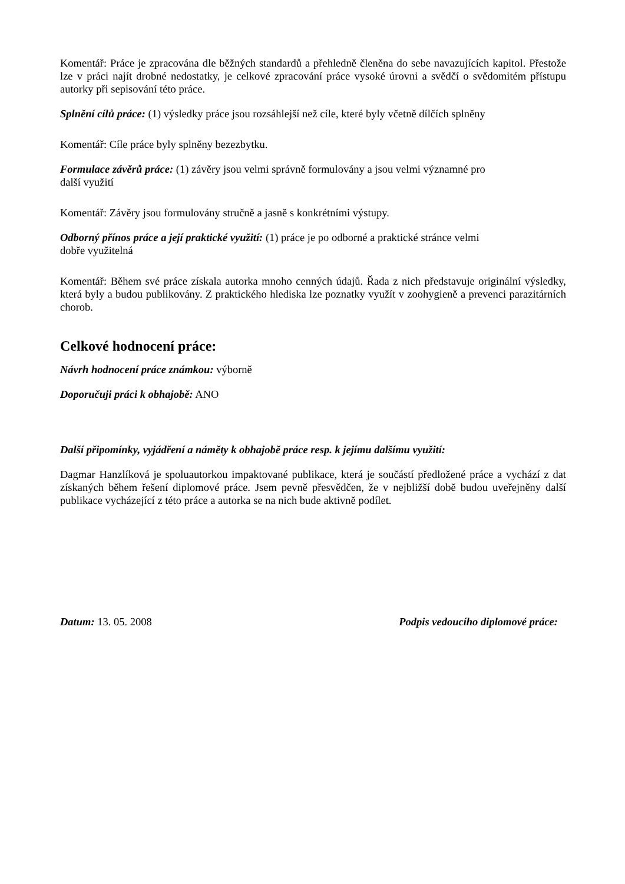Komentář: Práce je zpracována dle běžných standardů a přehledně členěna do sebe navazujících kapitol. Přestože lze v práci najít drobné nedostatky, je celkové zpracování práce vysoké úrovni a svědčí o svědomitém přístupu autorky při sepisování této práce.
Splnění cílů práce: (1) výsledky práce jsou rozsáhlejší než cíle, které byly včetně dílčích splněny
Komentář: Cíle práce byly splněny bezezbytku.
Formulace závěrů práce: (1) závěry jsou velmi správně formulovány a jsou velmi významné pro
další využití
Komentář: Závěry jsou formulovány stručně a jasně s konkrétními výstupy.
Odborný přínos práce a její praktické využití: (1) práce je po odborné a praktické stránce velmi
dobře využitelná
Komentář: Během své práce získala autorka mnoho cenných údajů. Řada z nich představuje originální výsledky, která byly a budou publikovány. Z praktického hlediska lze poznatky využít v zoohygieně a prevenci parazitárních chorob.
Celkové hodnocení práce:
Návrh hodnocení práce známkou: výborně
Doporučuji práci k obhajobě: ANO
Další připomínky, vyjádření a náměty k obhajobě práce resp. k jejímu dalšímu využití:
Dagmar Hanzlíková je spoluautorkou impaktované publikace, která je součástí předložené práce a vychází z dat získaných během řešení diplomové práce. Jsem pevně přesvědčen, že v nejbližší době budou uveřejněny další publikace vycházející z této práce a autorka se na nich bude aktivně podílet.
Datum: 13. 05. 2008 Podpis vedoucího diplomové práce: